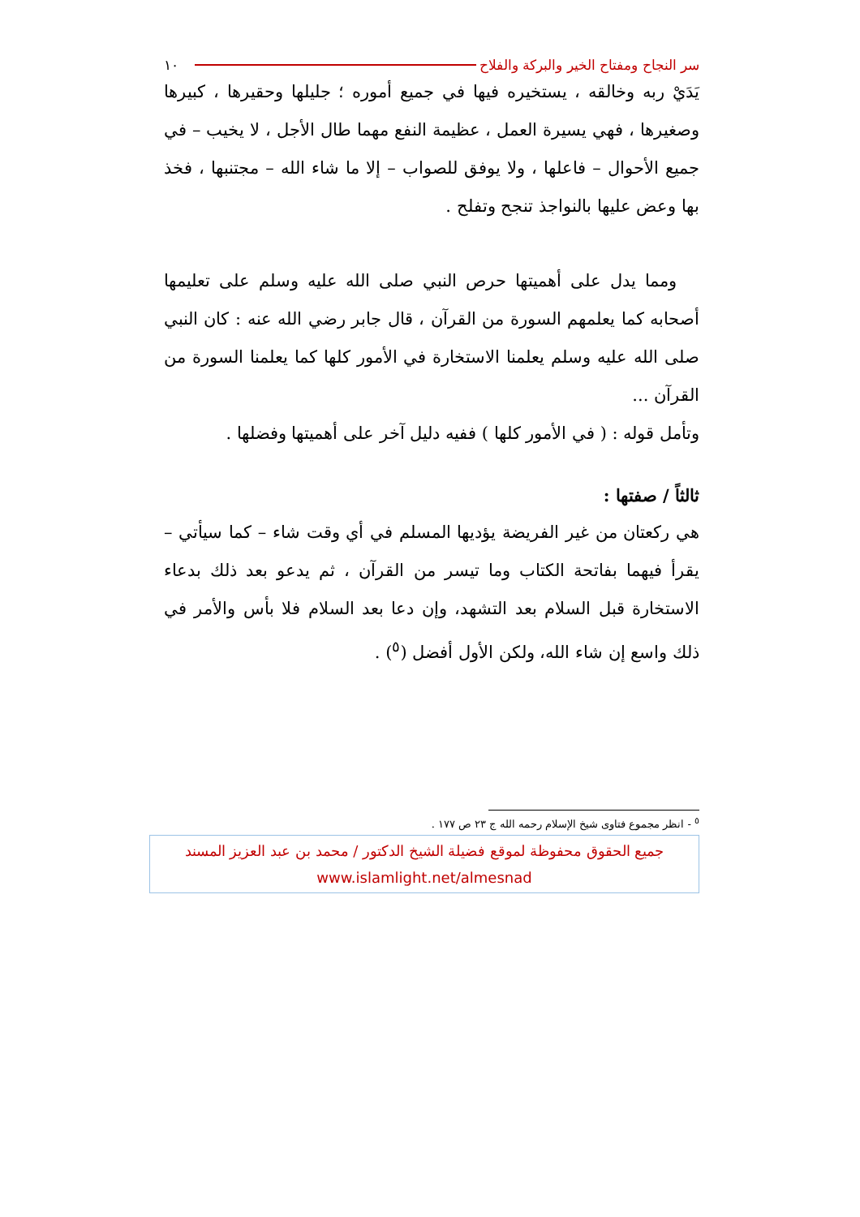سر النجاح ومفتاح الخير والبركة والفلاح ١٠
يَدَيْ ربه وخالقه ، يستخيره فيها في جميع أموره ؛ جليلها وحقيرها ، كبيرها وصغيرها ، فهي يسيرة العمل ، عظيمة النفع مهما طال الأجل ، لا يخيب – في جميع الأحوال – فاعلها ، ولا يوفق للصواب – إلا ما شاء الله – مجتنبها ، فخذ بها وعض عليها بالنواجذ تنجح وتفلح .
ومما يدل على أهميتها حرص النبي صلى الله عليه وسلم على تعليمها أصحابه كما يعلمهم السورة من القرآن ، قال جابر رضي الله عنه : كان النبي صلى الله عليه وسلم يعلمنا الاستخارة في الأمور كلها كما يعلمنا السورة من القرآن ...
وتأمل قوله : ( في الأمور كلها ) ففيه دليل آخر على أهميتها وفضلها .
ثالثاً / صفتها :
هي ركعتان من غير الفريضة يؤديها المسلم في أي وقت شاء – كما سيأتي – يقرأ فيهما بفاتحة الكتاب وما تيسر من القرآن ، ثم يدعو بعد ذلك بدعاء الاستخارة قبل السلام بعد التشهد، وإن دعا بعد السلام فلا بأس والأمر في ذلك واسع إن شاء الله، ولكن الأول أفضل (<sup>٥</sup>) .
<sup>٥</sup> - انظر مجموع فتاوى شيخ الإسلام رحمه الله ج ٢٣ ص ١٧٧ .
جميع الحقوق محفوظة لموقع فضيلة الشيخ الدكتور / محمد بن عبد العزيز المسند
www.islamlight.net/almesnad